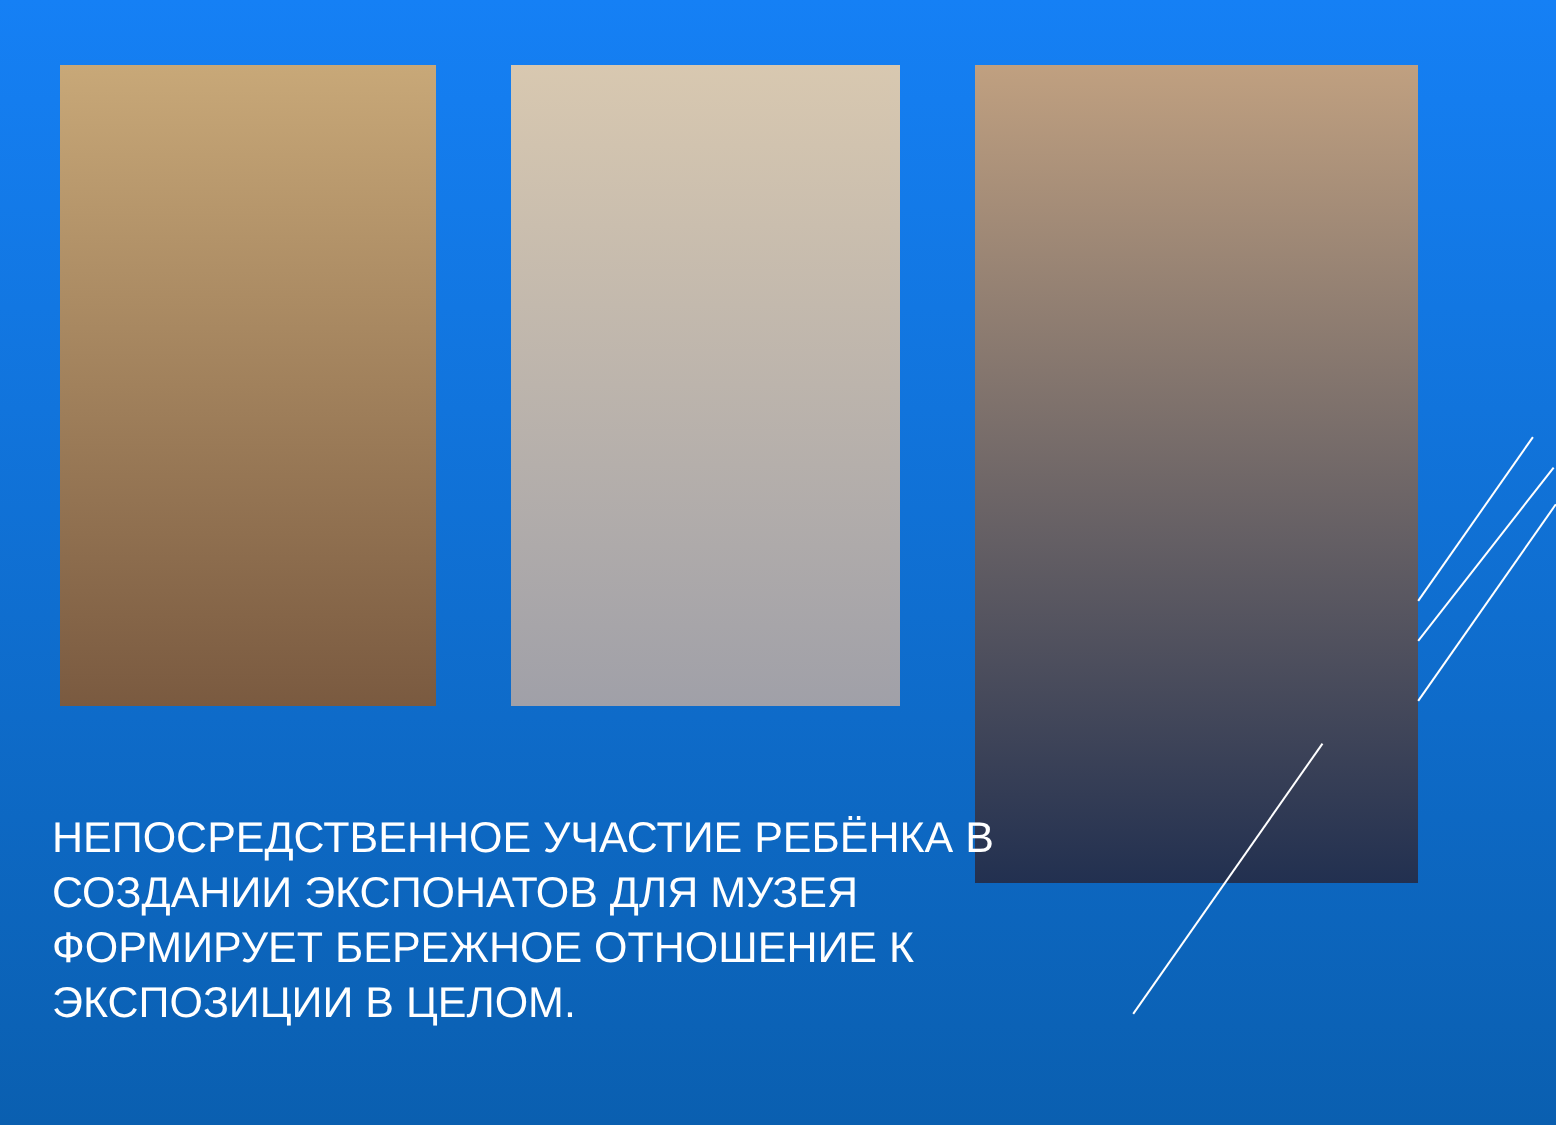НЕПОСРЕДСТВЕННОЕ УЧАСТИЕ РЕБЁНКА В СОЗДАНИИ ЭКСПОНАТОВ ДЛЯ МУЗЕЯ ФОРМИРУЕТ БЕРЕЖНОЕ ОТНОШЕНИЕ К ЭКСПОЗИЦИИ В ЦЕЛОМ.